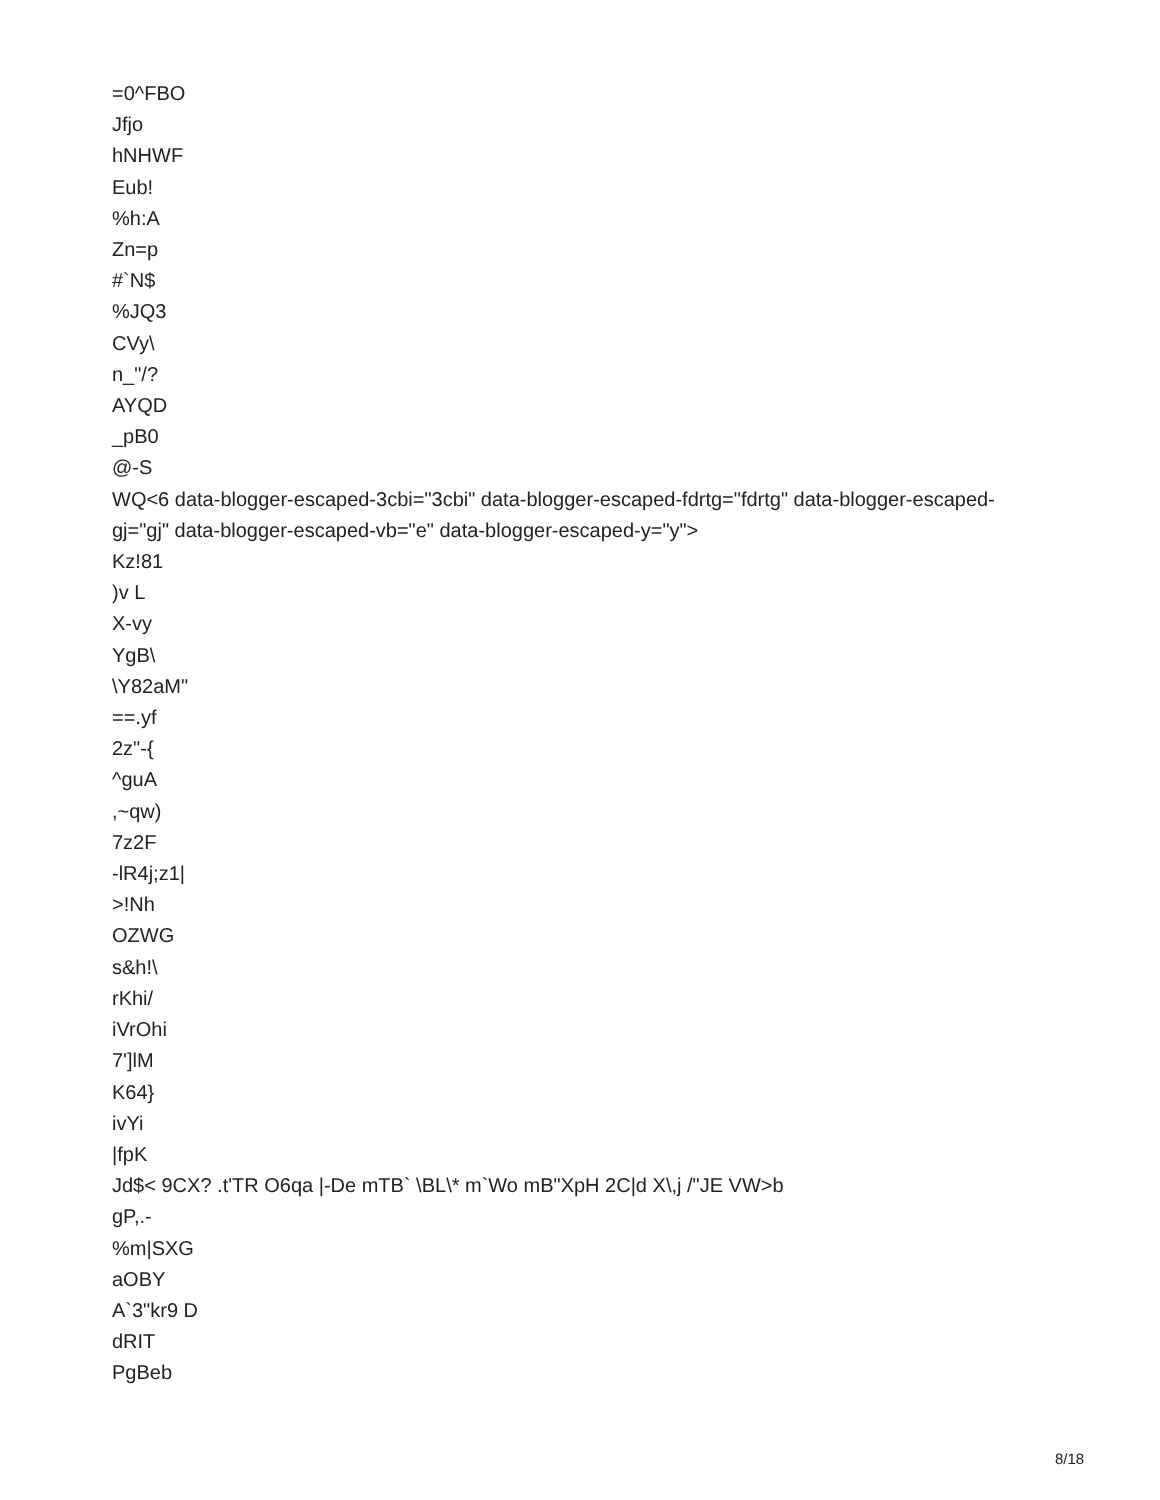=0^FBO
Jfjo
hNHWF
Eub!
%h:A
Zn=p
#`N$
%JQ3
CVy\
n_"/?
AYQD
_pB0
@-S
WQ<6 data-blogger-escaped-3cbi="3cbi" data-blogger-escaped-fdrtg="fdrtg" data-blogger-escaped-gj="gj" data-blogger-escaped-vb="e" data-blogger-escaped-y="y">
Kz!81
)v L
X-vy
YgB\
\Y82aM"
==.yf
2z"-{
^guA
,~qw)
7z2F
-lR4j;z1|
>!Nh
OZWG
s&h!\
rKhi/
iVrOhi
7']lM
K64}
ivYi
|fpK
Jd$< 9CX? .t'TR O6qa |-De mTB` \BL\* m`Wo mB"XpH 2C|d X\,j /"JE VW>b
gP,.-
%m|SXG
aOBY
A`3"kr9 D
dRIT
PgBeb
8/18